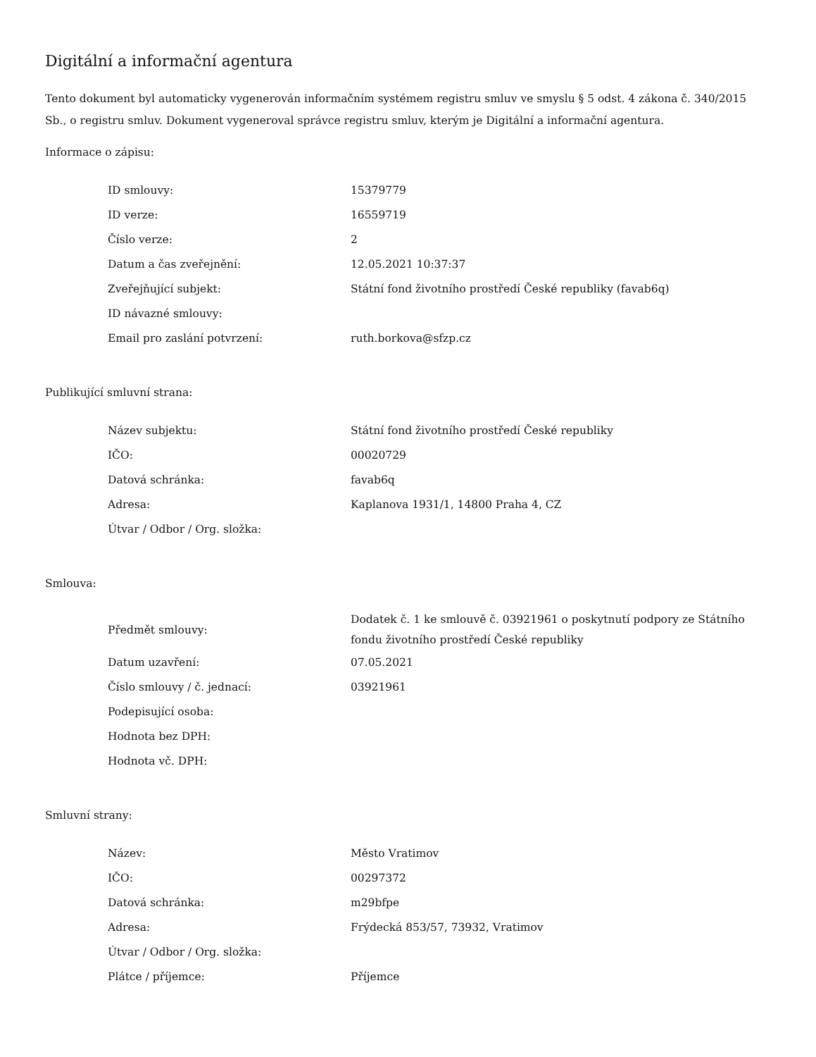Digitální a informační agentura
Tento dokument byl automaticky vygenerován informačním systémem registru smluv ve smyslu § 5 odst. 4 zákona č. 340/2015 Sb., o registru smluv. Dokument vygeneroval správce registru smluv, kterým je Digitální a informační agentura.
Informace o zápisu:
| ID smlouvy: | 15379779 |
| ID verze: | 16559719 |
| Číslo verze: | 2 |
| Datum a čas zveřejnění: | 12.05.2021 10:37:37 |
| Zveřejňující subjekt: | Státní fond životního prostředí České republiky (favab6q) |
| ID návazné smlouvy: | |
| Email pro zaslání potvrzení: | ruth.borkova@sfzp.cz |
Publikující smluvní strana:
| Název subjektu: | Státní fond životního prostředí České republiky |
| IČO: | 00020729 |
| Datová schránka: | favab6q |
| Adresa: | Kaplanova 1931/1, 14800 Praha 4, CZ |
| Útvar / Odbor / Org. složka: | |
Smlouva:
| Předmět smlouvy: | Dodatek č. 1 ke smlouvě č. 03921961 o poskytnutí podpory ze Státního fondu životního prostředí České republiky |
| Datum uzavření: | 07.05.2021 |
| Číslo smlouvy / č. jednací: | 03921961 |
| Podepisující osoba: | |
| Hodnota bez DPH: | |
| Hodnota vč. DPH: | |
Smluvní strany:
| Název: | Město Vratimov |
| IČO: | 00297372 |
| Datová schránka: | m29bfpe |
| Adresa: | Frýdecká 853/57, 73932, Vratimov |
| Útvar / Odbor / Org. složka: | |
| Plátce / příjemce: | Příjemce |